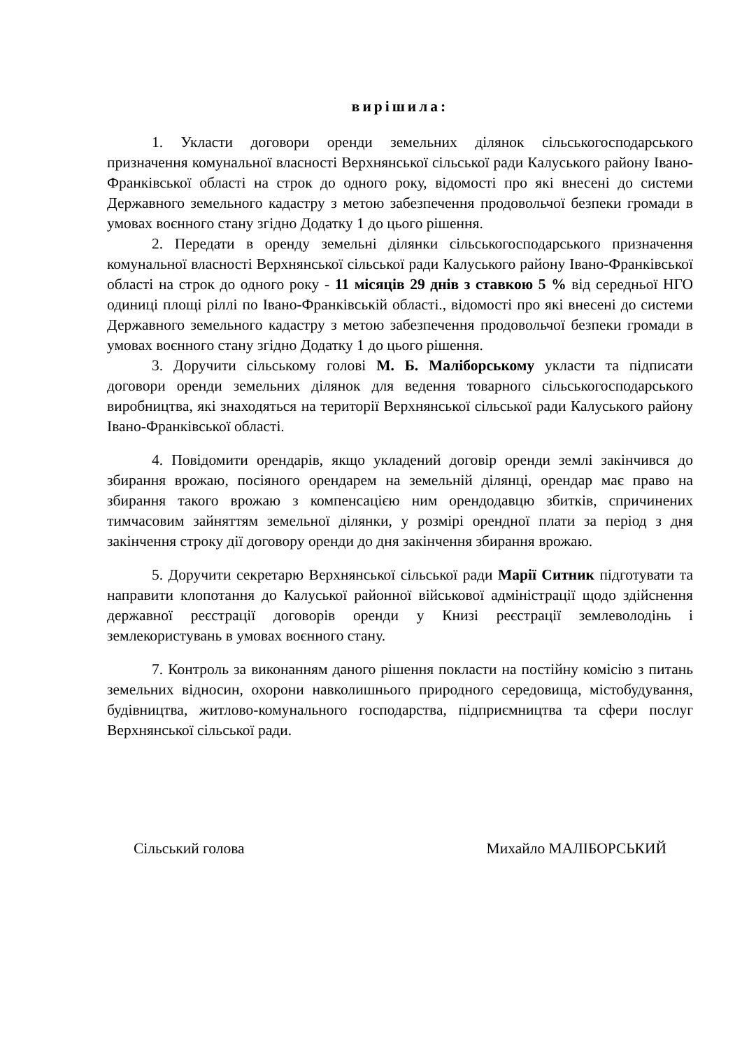вирішила:
1. Укласти договори оренди земельних ділянок сільськогосподарського призначення комунальної власності Верхнянської сільської ради Калуського району Івано-Франківської області на строк до одного року, відомості про які внесені до системи Державного земельного кадастру з метою забезпечення продовольчої безпеки громади в умовах воєнного стану згідно Додатку 1 до цього рішення.
2. Передати в оренду земельні ділянки сільськогосподарського призначення комунальної власності Верхнянської сільської ради Калуського району Івано-Франківської області на строк до одного року - 11 місяців 29 днів з ставкою 5 % від середньої НГО одиниці площі ріллі по Івано-Франківській області., відомості про які внесені до системи Державного земельного кадастру з метою забезпечення продовольчої безпеки громади в умовах воєнного стану згідно Додатку 1 до цього рішення.
3. Доручити сільському голові М. Б. Маліборському укласти та підписати договори оренди земельних ділянок для ведення товарного сільськогосподарського виробництва, які знаходяться на території Верхнянської сільської ради Калуського району Івано-Франківської області.
4. Повідомити орендарів, якщо укладений договір оренди землі закінчився до збирання врожаю, посіяного орендарем на земельній ділянці, орендар має право на збирання такого врожаю з компенсацією ним орендодавцю збитків, спричинених тимчасовим зайняттям земельної ділянки, у розмірі орендної плати за період з дня закінчення строку дії договору оренди до дня закінчення збирання врожаю.
5. Доручити секретарю Верхнянської сільської ради Марії Ситник підготувати та направити клопотання до Калуської районної військової адміністрації щодо здійснення державної реєстрації договорів оренди у Книзі реєстрації землеволодінь і землекористувань в умовах воєнного стану.
7. Контроль за виконанням даного рішення покласти на постійну комісію з питань земельних відносин, охорони навколишнього природного середовища, містобудування, будівництва, житлово-комунального господарства, підприємництва та сфери послуг Верхнянської сільської ради.
Сільський голова Михайло МАЛІБОРСЬКИЙ